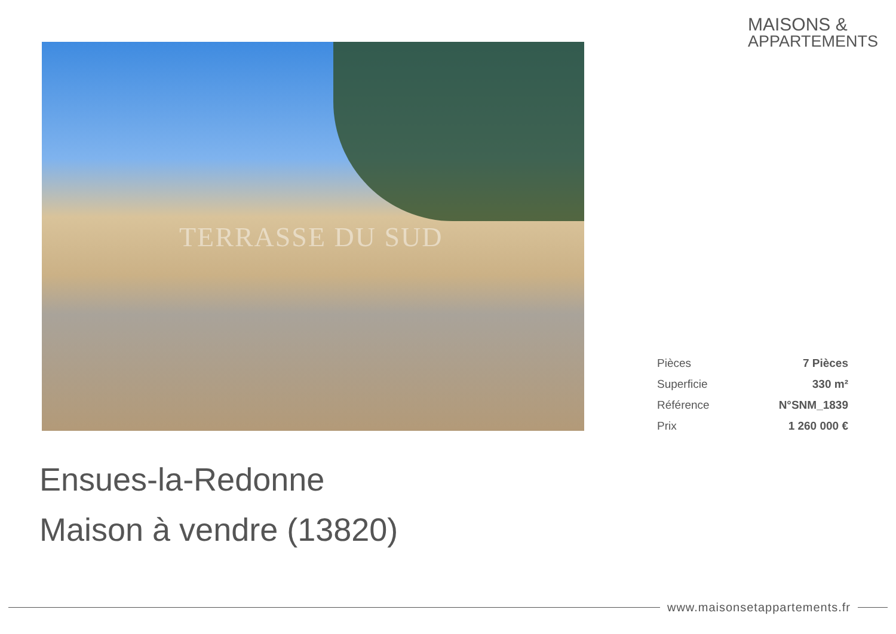MAISONS &
APPARTEMENTS
TERRASSE DU SUD
| Pièces | 7 Pièces |
| Superficie | 330 m² |
| Référence | N°SNM_1839 |
| Prix | 1 260 000 € |
Ensues-la-Redonne
Maison à vendre (13820)
www.maisonsetappartements.fr